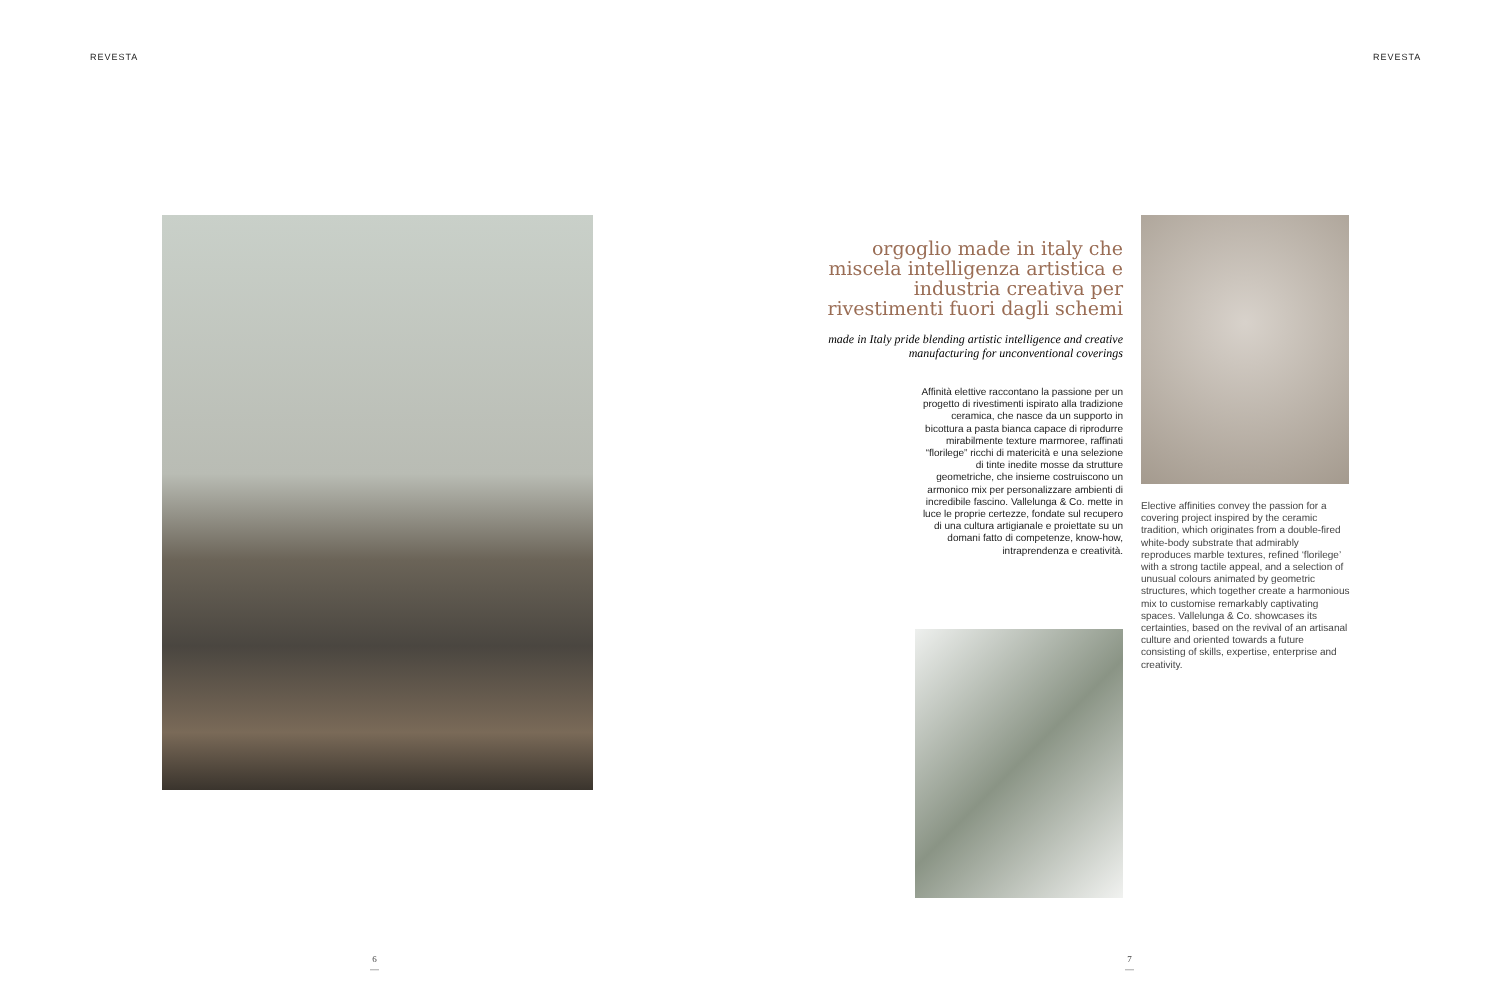REVESTA REVESTA
orgoglio made in italy che miscela intelligenza artistica e industria creativa per rivestimenti fuori dagli schemi
made in Italy pride blending artistic intelligence and creative manufacturing for unconventional coverings
Affinità elettive raccontano la passione per un progetto di rivestimenti ispirato alla tradizione ceramica, che nasce da un supporto in bicottura a pasta bianca capace di riprodurre mirabilmente texture marmoree, raffinati “florilege” ricchi di matericità e una selezione di tinte inedite mosse da strutture geometriche, che insieme costruiscono un armonico mix per personalizzare ambienti di incredibile fascino. Vallelunga & Co. mette in luce le proprie certezze, fondate sul recupero di una cultura artigianale e proiettate su un domani fatto di competenze, know-how, intraprendenza e creatività.
Elective affinities convey the passion for a covering project inspired by the ceramic tradition, which originates from a double-fired white-body substrate that admirably reproduces marble textures, refined ‘florilege’ with a strong tactile appeal, and a selection of unusual colours animated by geometric structures, which together create a harmonious mix to customise remarkably captivating spaces. Vallelunga & Co. showcases its certainties, based on the revival of an artisanal culture and oriented towards a future consisting of skills, expertise, enterprise and creativity.
6
—
7
—